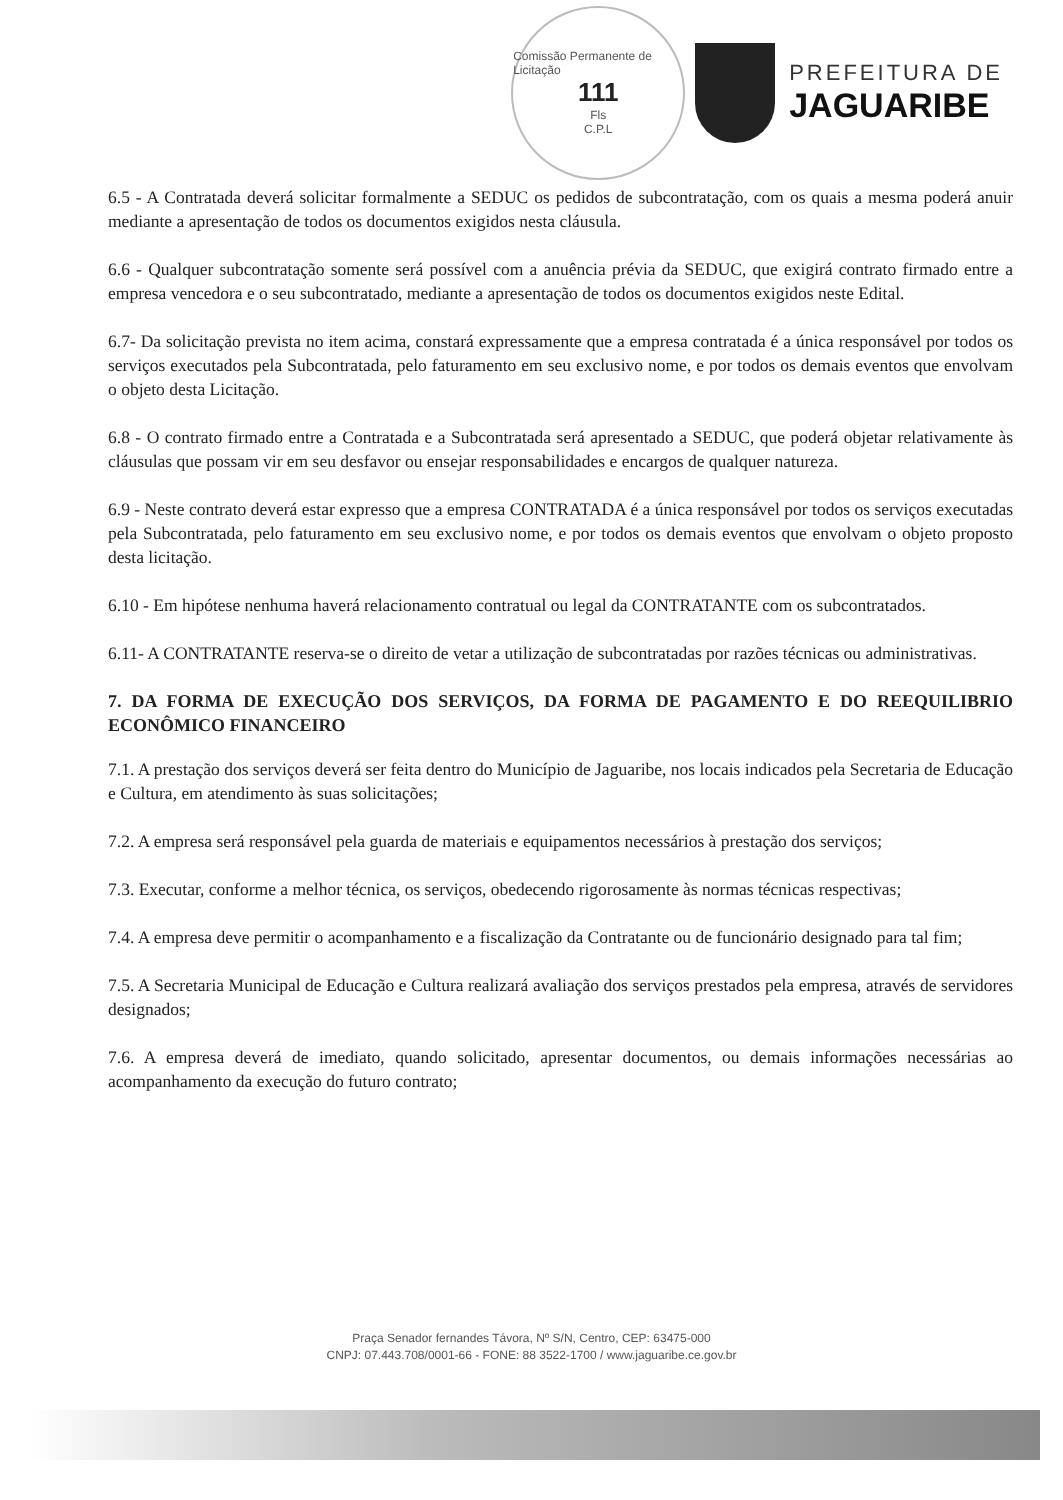Comissão Permanente de Licitação
111
Fls
C.P.L
PREFEITURA DE
JAGUARIBE
6.5 - A Contratada deverá solicitar formalmente a SEDUC os pedidos de subcontratação, com os quais a mesma poderá anuir mediante a apresentação de todos os documentos exigidos nesta cláusula.
6.6 - Qualquer subcontratação somente será possível com a anuência prévia da SEDUC, que exigirá contrato firmado entre a empresa vencedora e o seu subcontratado, mediante a apresentação de todos os documentos exigidos neste Edital.
6.7- Da solicitação prevista no item acima, constará expressamente que a empresa contratada é a única responsável por todos os serviços executados pela Subcontratada, pelo faturamento em seu exclusivo nome, e por todos os demais eventos que envolvam o objeto desta Licitação.
6.8 - O contrato firmado entre a Contratada e a Subcontratada será apresentado a SEDUC, que poderá objetar relativamente às cláusulas que possam vir em seu desfavor ou ensejar responsabilidades e encargos de qualquer natureza.
6.9 - Neste contrato deverá estar expresso que a empresa CONTRATADA é a única responsável por todos os serviços executadas pela Subcontratada, pelo faturamento em seu exclusivo nome, e por todos os demais eventos que envolvam o objeto proposto desta licitação.
6.10 - Em hipótese nenhuma haverá relacionamento contratual ou legal da CONTRATANTE com os subcontratados.
6.11- A CONTRATANTE reserva-se o direito de vetar a utilização de subcontratadas por razões técnicas ou administrativas.
7. DA FORMA DE EXECUÇÃO DOS SERVIÇOS, DA FORMA DE PAGAMENTO E DO REEQUILIBRIO ECONÔMICO FINANCEIRO
7.1. A prestação dos serviços deverá ser feita dentro do Município de Jaguaribe, nos locais indicados pela Secretaria de Educação e Cultura, em atendimento às suas solicitações;
7.2. A empresa será responsável pela guarda de materiais e equipamentos necessários à prestação dos serviços;
7.3. Executar, conforme a melhor técnica, os serviços, obedecendo rigorosamente às normas técnicas respectivas;
7.4. A empresa deve permitir o acompanhamento e a fiscalização da Contratante ou de funcionário designado para tal fim;
7.5. A Secretaria Municipal de Educação e Cultura realizará avaliação dos serviços prestados pela empresa, através de servidores designados;
7.6. A empresa deverá de imediato, quando solicitado, apresentar documentos, ou demais informações necessárias ao acompanhamento da execução do futuro contrato;
Praça Senador fernandes Távora, Nº S/N, Centro, CEP: 63475-000
CNPJ: 07.443.708/0001-66 - FONE: 88 3522-1700 / www.jaguaribe.ce.gov.br